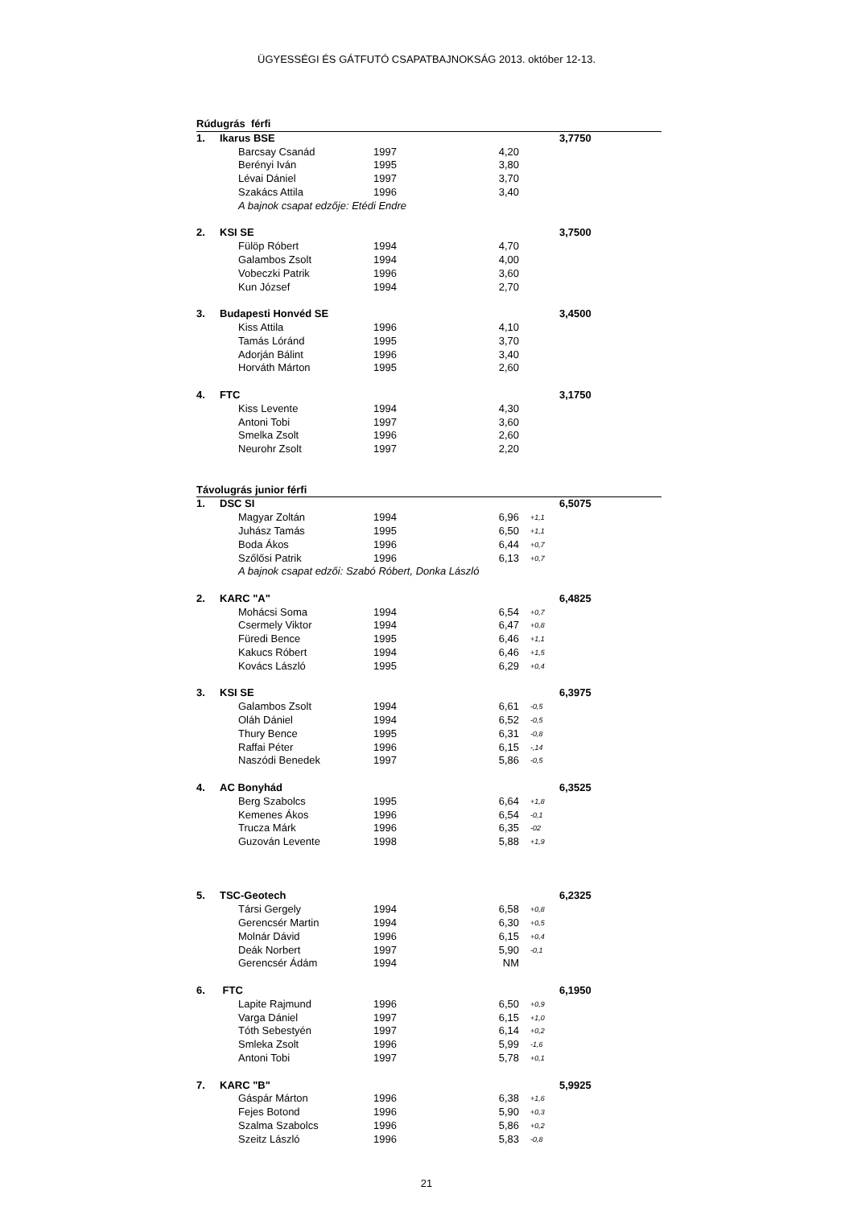ÜGYESSÉGI ÉS GÁTFUTÓ CSAPATBAJNOKSÁG 2013. október 12-13.
| Rúdugrás férfi | | | | | | |
| 1. | Ikarus BSE | | | | | 3,7750 |
| | | Barcsay Csanád | 1997 | 4,20 | | |
| | | Berényi Iván | 1995 | 3,80 | | |
| | | Lévai Dániel | 1997 | 3,70 | | |
| | | Szakács Attila | 1996 | 3,40 | | |
| | | A bajnok csapat edzője: Etédi Endre | | | | |
| 2. | KSI SE | | | | | 3,7500 |
| | | Fülöp Róbert | 1994 | 4,70 | | |
| | | Galambos Zsolt | 1994 | 4,00 | | |
| | | Vobeczki Patrik | 1996 | 3,60 | | |
| | | Kun József | 1994 | 2,70 | | |
| 3. | Budapesti Honvéd SE | | | | | 3,4500 |
| | | Kiss Attila | 1996 | 4,10 | | |
| | | Tamás Lóránd | 1995 | 3,70 | | |
| | | Adorján Bálint | 1996 | 3,40 | | |
| | | Horváth Márton | 1995 | 2,60 | | |
| 4. | FTC | | | | | 3,1750 |
| | | Kiss Levente | 1994 | 4,30 | | |
| | | Antoni Tobi | 1997 | 3,60 | | |
| | | Smelka Zsolt | 1996 | 2,60 | | |
| | | Neurohr Zsolt | 1997 | 2,20 | | |
| Távolugrás junior férfi | | | | | | |
| 1. | DSC SI | | | | | 6,5075 |
| | | Magyar Zoltán | 1994 | 6,96 | +1,1 | |
| | | Juhász Tamás | 1995 | 6,50 | +1,1 | |
| | | Boda Ákos | 1996 | 6,44 | +0,7 | |
| | | Szőlősi Patrik | 1996 | 6,13 | +0,7 | |
| | | A bajnok csapat edzői: Szabó Róbert, Donka László | | | | |
| 2. | KARC "A" | | | | | 6,4825 |
| | | Mohácsi Soma | 1994 | 6,54 | +0,7 | |
| | | Csermely Viktor | 1994 | 6,47 | +0,8 | |
| | | Füredi Bence | 1995 | 6,46 | +1,1 | |
| | | Kakucs Róbert | 1994 | 6,46 | +1,5 | |
| | | Kovács László | 1995 | 6,29 | +0,4 | |
| 3. | KSI SE | | | | | 6,3975 |
| | | Galambos Zsolt | 1994 | 6,61 | -0,5 | |
| | | Oláh Dániel | 1994 | 6,52 | -0,5 | |
| | | Thury Bence | 1995 | 6,31 | -0,8 | |
| | | Raffai Péter | 1996 | 6,15 | -,14 | |
| | | Naszódi Benedek | 1997 | 5,86 | -0,5 | |
| 4. | AC Bonyhád | | | | | 6,3525 |
| | | Berg Szabolcs | 1995 | 6,64 | +1,8 | |
| | | Kemenes Ákos | 1996 | 6,54 | -0,1 | |
| | | Trucza Márk | 1996 | 6,35 | -02 | |
| | | Guzován Levente | 1998 | 5,88 | +1,9 | |
| 5. | TSC-Geotech | | | | | 6,2325 |
| | | Társi Gergely | 1994 | 6,58 | +0,8 | |
| | | Gerencsér Martin | 1994 | 6,30 | +0,5 | |
| | | Molnár Dávid | 1996 | 6,15 | +0,4 | |
| | | Deák Norbert | 1997 | 5,90 | -0,1 | |
| | | Gerencsér Ádám | 1994 | NM | | |
| 6. | FTC | | | | | 6,1950 |
| | | Lapite Rajmund | 1996 | 6,50 | +0,9 | |
| | | Varga Dániel | 1997 | 6,15 | +1,0 | |
| | | Tóth Sebestyén | 1997 | 6,14 | +0,2 | |
| | | Smleka Zsolt | 1996 | 5,99 | -1,6 | |
| | | Antoni Tobi | 1997 | 5,78 | +0,1 | |
| 7. | KARC "B" | | | | | 5,9925 |
| | | Gáspár Márton | 1996 | 6,38 | +1,6 | |
| | | Fejes Botond | 1996 | 5,90 | +0,3 | |
| | | Szalma Szabolcs | 1996 | 5,86 | +0,2 | |
| | | Szeitz László | 1996 | 5,83 | -0,8 | |
21